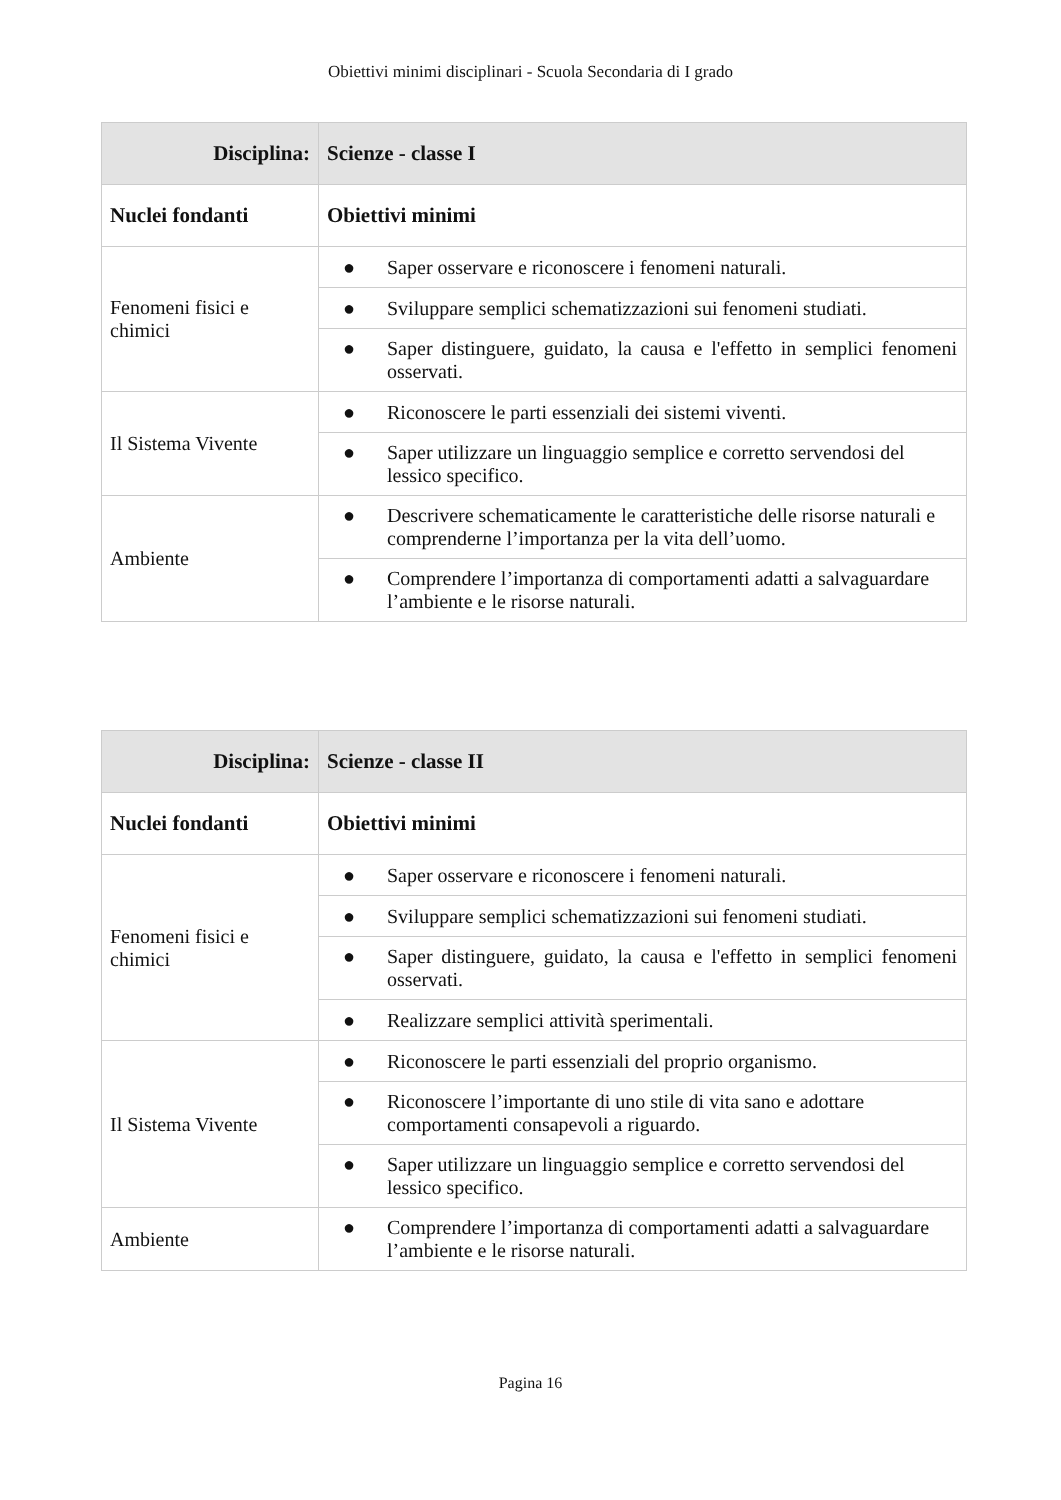Obiettivi minimi disciplinari - Scuola Secondaria di I grado
| Disciplina: | Scienze - classe I |
| --- | --- |
| Nuclei fondanti | Obiettivi minimi |
| Fenomeni fisici e chimici | ● Saper osservare e riconoscere i fenomeni naturali. |
| | ● Sviluppare semplici schematizzazioni sui fenomeni studiati. |
| | ● Saper distinguere, guidato, la causa e l'effetto in semplici fenomeni osservati. |
| Il Sistema Vivente | ● Riconoscere le parti essenziali dei sistemi viventi. |
| | ● Saper utilizzare un linguaggio semplice e corretto servendosi del lessico specifico. |
| Ambiente | ● Descrivere schematicamente le caratteristiche delle risorse naturali e comprenderne l’importanza per la vita dell’uomo. |
| | ● Comprendere l’importanza di comportamenti adatti a salvaguardare l’ambiente e le risorse naturali. |
| Disciplina: | Scienze - classe II |
| --- | --- |
| Nuclei fondanti | Obiettivi minimi |
| Fenomeni fisici e chimici | ● Saper osservare e riconoscere i fenomeni naturali. |
| | ● Sviluppare semplici schematizzazioni sui fenomeni studiati. |
| | ● Saper distinguere, guidato, la causa e l'effetto in semplici fenomeni osservati. |
| | ● Realizzare semplici attività sperimentali. |
| Il Sistema Vivente | ● Riconoscere le parti essenziali del proprio organismo. |
| | ● Riconoscere l’importante di uno stile di vita sano e adottare comportamenti consapevoli a riguardo. |
| | ● Saper utilizzare un linguaggio semplice e corretto servendosi del lessico specifico. |
| Ambiente | ● Comprendere l’importanza di comportamenti adatti a salvaguardare l’ambiente e le risorse naturali. |
Pagina 16